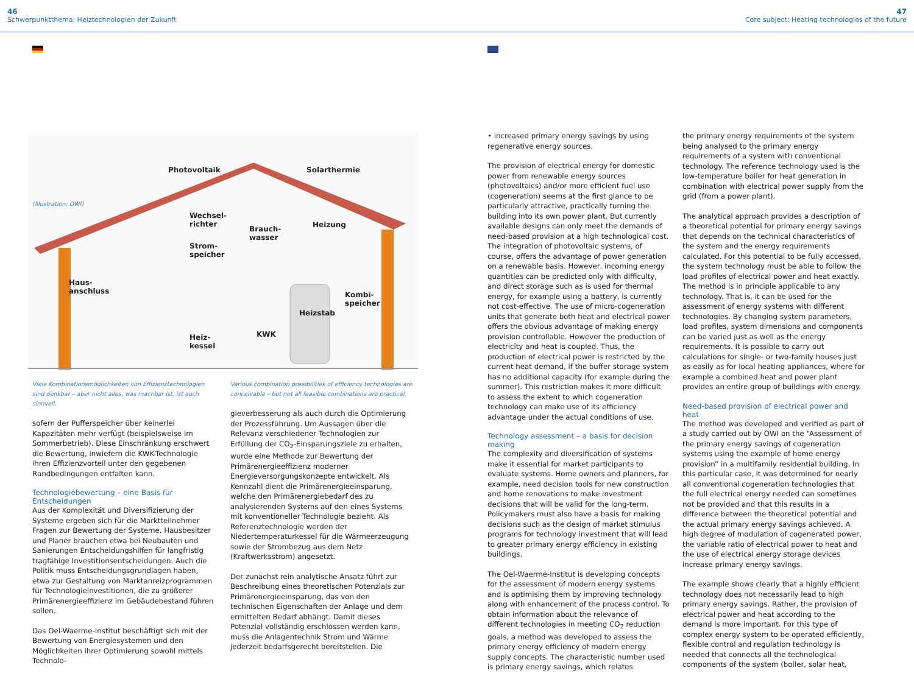46
Schwerpunktthema: Heiztechnologien der Zukunft
47
Core subject: Heating technologies of the future
Photovoltaik Solarthermie
Wechsel-
richter
Strom-
speicher
Brauch-
wasser
Heizung
Haus-
anschluss Kombi-
speicher
Heizstab
KWK Heiz-
kessel
(Illustration: OWI)
Viele Kombinationsmöglichkeiten von Effizienztechnologien sind denk­bar – aber nicht alles, was machbar ist, ist auch sinnvoll.
sofern der Pufferspeicher über keinerlei Kapazitäten mehr verfügt (beispielsweise im Sommerbetrieb). Diese Einschränkung erschwert die Bewertung, inwiefern die KWK-Technologie ihren Effizienzvorteil unter den gegebenen Randbedingungen entfalten kann.
Technologiebewertung – eine Basis für Entscheidungen
Aus der Komplexität und Diversifizierung der Systeme ergeben sich für die Marktteilnehmer Fragen zur Bewertung der Systeme. Hausbesitzer und Planer brauchen etwa bei Neubauten und Sanierungen Entscheidungshilfen für langfristig tragfähige Investitionsentscheidungen. Auch die Politik muss Entscheidungsgrundlagen haben, etwa zur Gestaltung von Marktanreizprogrammen für Technologieinvestitionen, die zu größerer Primärenergieeffizienz im Gebäudebestand führen sollen.
Das Oel-Waerme-Institut beschäftigt sich mit der Bewertung von Energiesystemen und den Möglichkeiten ihrer Optimierung sowohl mittels Technolo-
Various combination possibilities of efficiency technologies are conceivable – but not all feasible combinations are practical.
gieverbesserung als auch durch die Optimierung der Prozessführung. Um Aussagen über die Relevanz verschiedener Technologien zur Erfüllung der CO<sub>2</sub>-Einsparungsziele zu erhalten, wurde eine Methode zur Bewertung der Primärenergieeffizienz moderner Energieversorgungskonzepte entwickelt. Als Kennzahl dient die Primärenergieeinsparung, welche den Primärenergiebedarf des zu analysierenden Systems auf den eines Systems mit konventioneller Technologie bezieht. Als Referenztechnologie werden der Niedertemperaturkessel für die Wärmeerzeugung sowie der Strombezug aus dem Netz (Kraftwerksstrom) angesetzt.
Der zunächst rein analytische Ansatz führt zur Beschreibung eines theoretischen Potenzials zur Primärenergieeinsparung, das von den technischen Eigenschaften der Anlage und dem ermittelten Bedarf abhängt. Damit dieses Potenzial vollständig erschlossen werden kann, muss die Anlagentechnik Strom und Wärme jederzeit bedarfsgerecht bereitstellen. Die
• increased primary energy savings by using regenerative energy sources.
The provision of electrical energy for domestic power from renewable energy sources (photovoltaics) and/or more efficient fuel use (cogeneration) seems at the first glance to be particularly attractive, practically turning the building into its own power plant. But currently available designs can only meet the demands of need-based provision at a high technological cost. The integration of photovoltaic systems, of course, offers the advantage of power generation on a renewable basis. However, incoming energy quantities can be predicted only with difficulty, and direct storage such as is used for thermal energy, for example using a battery, is currently not cost-effective. The use of micro-cogeneration units that generate both heat and electrical power offers the obvious advantage of making energy provision controllable. However the production of electricity and heat is coupled. Thus, the production of electrical power is restricted by the current heat demand, if the buffer storage system has no additional capacity (for example during the summer). This restriction makes it more difficult to assess the extent to which cogeneration technology can make use of its efficiency advantage under the actual conditions of use.
Technology assessment – a basis for decision making
The complexity and diversification of systems make it essential for market participants to evaluate systems. Home owners and planners, for example, need decision tools for new construction and home renovations to make investment decisions that will be valid for the long-term. Policymakers must also have a basis for making decisions such as the design of market stimulus programs for technology investment that will lead to greater primary energy efficiency in existing buildings.
The Oel-Waerme-Institut is developing concepts for the assessment of modern energy systems and is optimising them by improving technology along with enhancement of the process control. To obtain information about the relevance of different technologies in meeting CO<sub>2</sub> reduction goals, a method was developed to assess the primary energy efficiency of modern energy supply concepts. The characteristic number used is primary energy savings, which relates
the primary energy requirements of the system being analysed to the primary energy requirements of a system with conventional technology. The reference technology used is the low-temperature boiler for heat generation in combination with electrical power supply from the grid (from a power plant).
The analytical approach provides a description of a theoretical potential for primary energy savings that depends on the technical characteristics of the system and the energy requirements calculated. For this potential to be fully accessed, the system technology must be able to follow the load profiles of electrical power and heat exactly. The method is in principle applicable to any technology. That is, it can be used for the assessment of energy systems with different technologies. By changing system parameters, load profiles, system dimensions and components can be varied just as well as the energy requirements. It is possible to carry out calculations for single- or two-family houses just as easily as for local heating appliances, where for example a combined heat and power plant provides an entire group of buildings with energy.
Need-based provision of electrical power and heat
The method was developed and verified as part of a study carried out by OWI on the “Assessment of the primary energy savings of cogeneration systems using the example of home energy provision” in a multifamily residential building. In this particular case, it was determined for nearly all conventional cogeneration technologies that the full electrical energy needed can sometimes not be provided and that this results in a difference between the theoretical potential and the actual primary energy savings achieved. A high degree of modulation of cogenerated power, the variable ratio of electrical power to heat and the use of electrical energy storage devices increase primary energy savings.
The example shows clearly that a highly efficient technology does not necessarily lead to high primary energy savings. Rather, the provision of electrical power and heat according to the demand is more important. For this type of complex energy system to be operated efficiently, flexible control and regulation technology is needed that connects all the technological components of the system (boiler, solar heat,